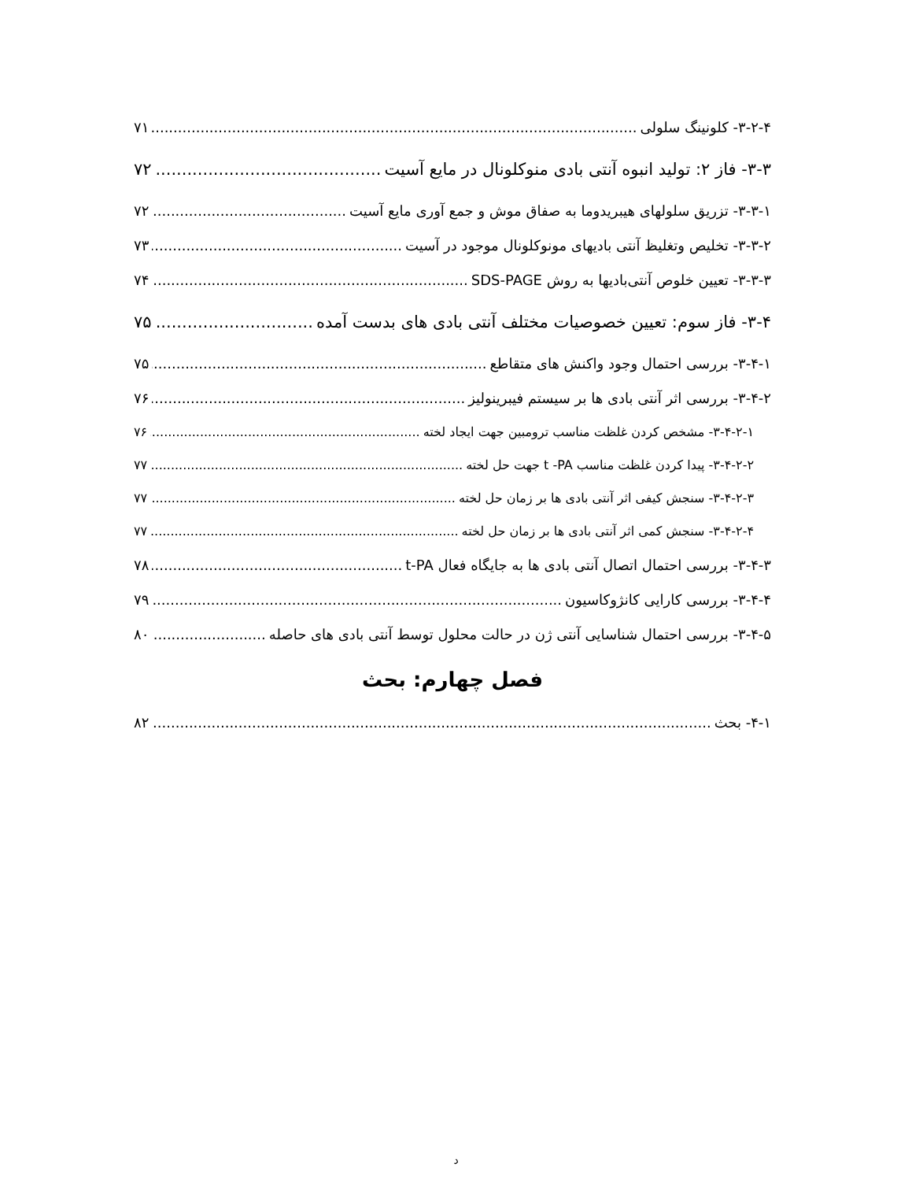۳-۲-۴- کلونینگ سلولی ۷۱
۳-۳- فاز ۲: تولید انبوه آنتی بادی منوکلونال در مایع آسیت ۷۲
۳-۳-۱- تزریق سلولهای هیبریدوما به صفاق موش و جمع آوری مایع آسیت ۷۲
۳-۳-۲- تخلیص وتغلیظ آنتی بادیهای مونوکلونال موجود در آسیت ۷۳
۳-۳-۳- تعیین خلوص آنتی‌بادیها به روش SDS-PAGE ۷۴
۳-۴- فاز سوم: تعیین خصوصیات مختلف آنتی بادی های بدست آمده ۷۵
۳-۴-۱- بررسی احتمال وجود واکنش های متقاطع ۷۵
۳-۴-۲- بررسی اثر آنتی بادی ها بر سیستم فیبرینولیز ۷۶
۳-۴-۲-۱- مشخص کردن غلظت مناسب ترومبین جهت ایجاد لخته ۷۶
۳-۴-۲-۲- پیدا کردن غلظت مناسب t -PA جهت حل لخته ۷۷
۳-۴-۲-۳- سنجش کیفی اثر آنتی بادی ها بر زمان حل لخته ۷۷
۳-۴-۲-۴- سنجش کمی اثر آنتی بادی ها بر زمان حل لخته ۷۷
۳-۴-۳- بررسی احتمال اتصال آنتی بادی ها به جایگاه فعال t-PA ۷۸
۳-۴-۴- بررسی کارایی کانژوکاسیون ۷۹
۳-۴-۵- بررسی احتمال شناسایی آنتی ژن در حالت محلول توسط آنتی بادی های حاصله ۸۰
فصل چهارم: بحث
۴-۱- بحث ۸۲
د